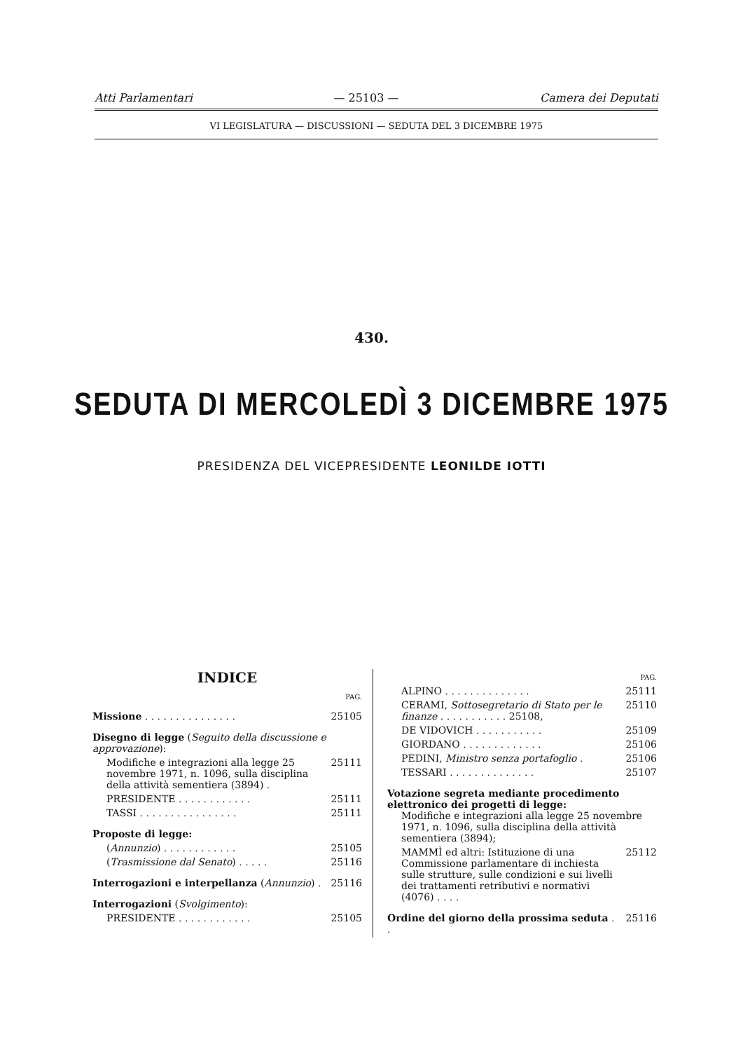Atti Parlamentari — 25103 — Camera dei Deputati
VI LEGISLATURA — DISCUSSIONI — SEDUTA DEL 3 DICEMBRE 1975
430.
SEDUTA DI MERCOLEDÌ 3 DICEMBRE 1975
PRESIDENZA DEL VICEPRESIDENTE LEONILDE IOTTI
INDICE
PAG.
Missione . . . . . . . . . . . . . . . 25105
Disegno di legge (Seguito della discussione e approvazione):
Modifiche e integrazioni alla legge 25 novembre 1971, n. 1096, sulla disciplina della attività sementiera (3894) . 25111
PRESIDENTE . . . . . . . . . . . . 25111
TASSI . . . . . . . . . . . . . . . . 25111
Proposte di legge:
(Annunzio) . . . . . . . . . . . . 25105
(Trasmissione dal Senato) . . . . . 25116
Interrogazioni e interpellanza (Annunzio) . 25116
Interrogazioni (Svolgimento):
PRESIDENTE . . . . . . . . . . . . 25105
PAG.
ALPINO . . . . . . . . . . . . . . 25111
CERAMI, Sottosegretario di Stato per le finanze . . . . . . . . . . . 25108, 25110
DE VIDOVICH . . . . . . . . . . . 25109
GIORDANO . . . . . . . . . . . . . 25106
PEDINI, Ministro senza portafoglio . 25106
TESSARI . . . . . . . . . . . . . . 25107
Votazione segreta mediante procedimento elettronico dei progetti di legge:
Modifiche e integrazioni alla legge 25 novembre 1971, n. 1096, sulla disciplina della attività sementiera (3894);
MAMMÌ ed altri: Istituzione di una Commissione parlamentare di inchiesta sulle strutture, sulle condizioni e sui livelli dei trattamenti retributivi e normativi (4076) . . . . 25112
Ordine del giorno della prossima seduta . . 25116